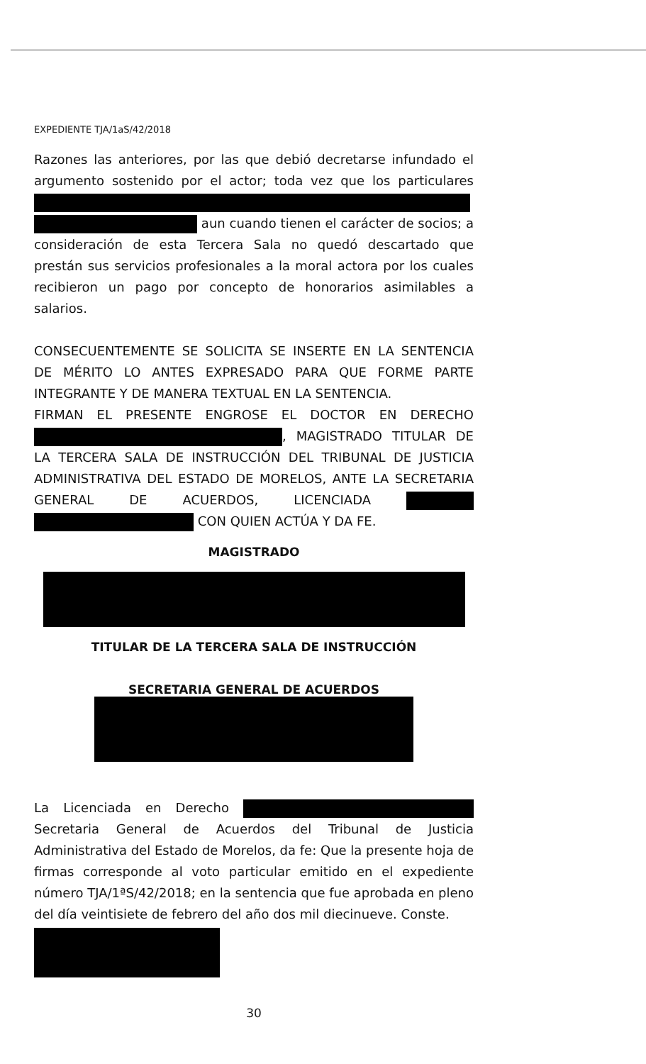EXPEDIENTE TJA/1aS/42/2018
Razones las anteriores, por las que debió decretarse infundado el argumento sostenido por el actor; toda vez que los particulares aun cuando tienen el carácter de socios; a consideración de esta Tercera Sala no quedó descartado que prestán sus servicios profesionales a la moral actora por los cuales recibieron un pago por concepto de honorarios asimilables a salarios.
CONSECUENTEMENTE SE SOLICITA SE INSERTE EN LA SENTENCIA DE MÉRITO LO ANTES EXPRESADO PARA QUE FORME PARTE INTEGRANTE Y DE MANERA TEXTUAL EN LA SENTENCIA.
FIRMAN EL PRESENTE ENGROSE EL DOCTOR EN DERECHO , MAGISTRADO TITULAR DE LA TERCERA SALA DE INSTRUCCIÓN DEL TRIBUNAL DE JUSTICIA ADMINISTRATIVA DEL ESTADO DE MORELOS, ANTE LA SECRETARIA GENERAL DE ACUERDOS, LICENCIADA CON QUIEN ACTÚA Y DA FE.
MAGISTRADO
TITULAR DE LA TERCERA SALA DE INSTRUCCIÓN
SECRETARIA GENERAL DE ACUERDOS
La Licenciada en Derecho Secretaria General de Acuerdos del Tribunal de Justicia Administrativa del Estado de Morelos, da fe: Que la presente hoja de firmas corresponde al voto particular emitido en el expediente número TJA/1ªS/42/2018; en la sentencia que fue aprobada en pleno del día veintisiete de febrero del año dos mil diecinueve. Conste.
30